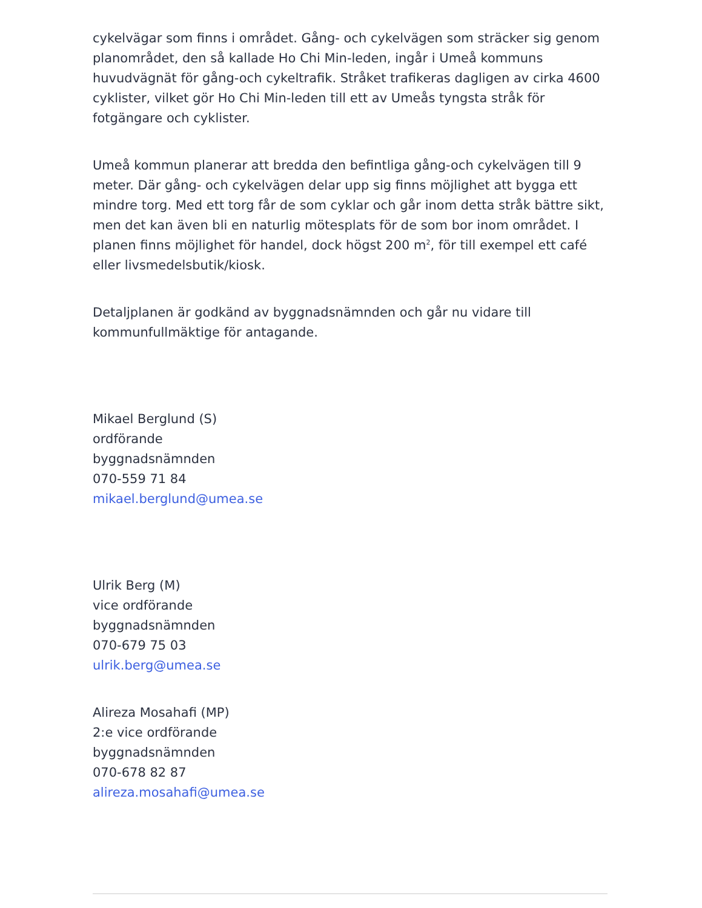cykelvägar som finns i området. Gång- och cykelvägen som sträcker sig genom planområdet, den så kallade Ho Chi Min-leden, ingår i Umeå kommuns huvudvägnät för gång-och cykeltrafik. Stråket trafikeras dagligen av cirka 4600 cyklister, vilket gör Ho Chi Min-leden till ett av Umeås tyngsta stråk för fotgängare och cyklister.
Umeå kommun planerar att bredda den befintliga gång-och cykelvägen till 9 meter. Där gång- och cykelvägen delar upp sig finns möjlighet att bygga ett mindre torg. Med ett torg får de som cyklar och går inom detta stråk bättre sikt, men det kan även bli en naturlig mötesplats för de som bor inom området. I planen finns möjlighet för handel, dock högst 200 m<sup>2</sup>, för till exempel ett café eller livsmedelsbutik/kiosk.
Detaljplanen är godkänd av byggnadsnämnden och går nu vidare till kommunfullmäktige för antagande.
Mikael Berglund (S)
ordförande
byggnadsnämnden
070-559 71 84
mikael.berglund@umea.se
Ulrik Berg (M)
vice ordförande
byggnadsnämnden
070-679 75 03
ulrik.berg@umea.se
Alireza Mosahafi (MP)
2:e vice ordförande
byggnadsnämnden
070-678 82 87
alireza.mosahafi@umea.se